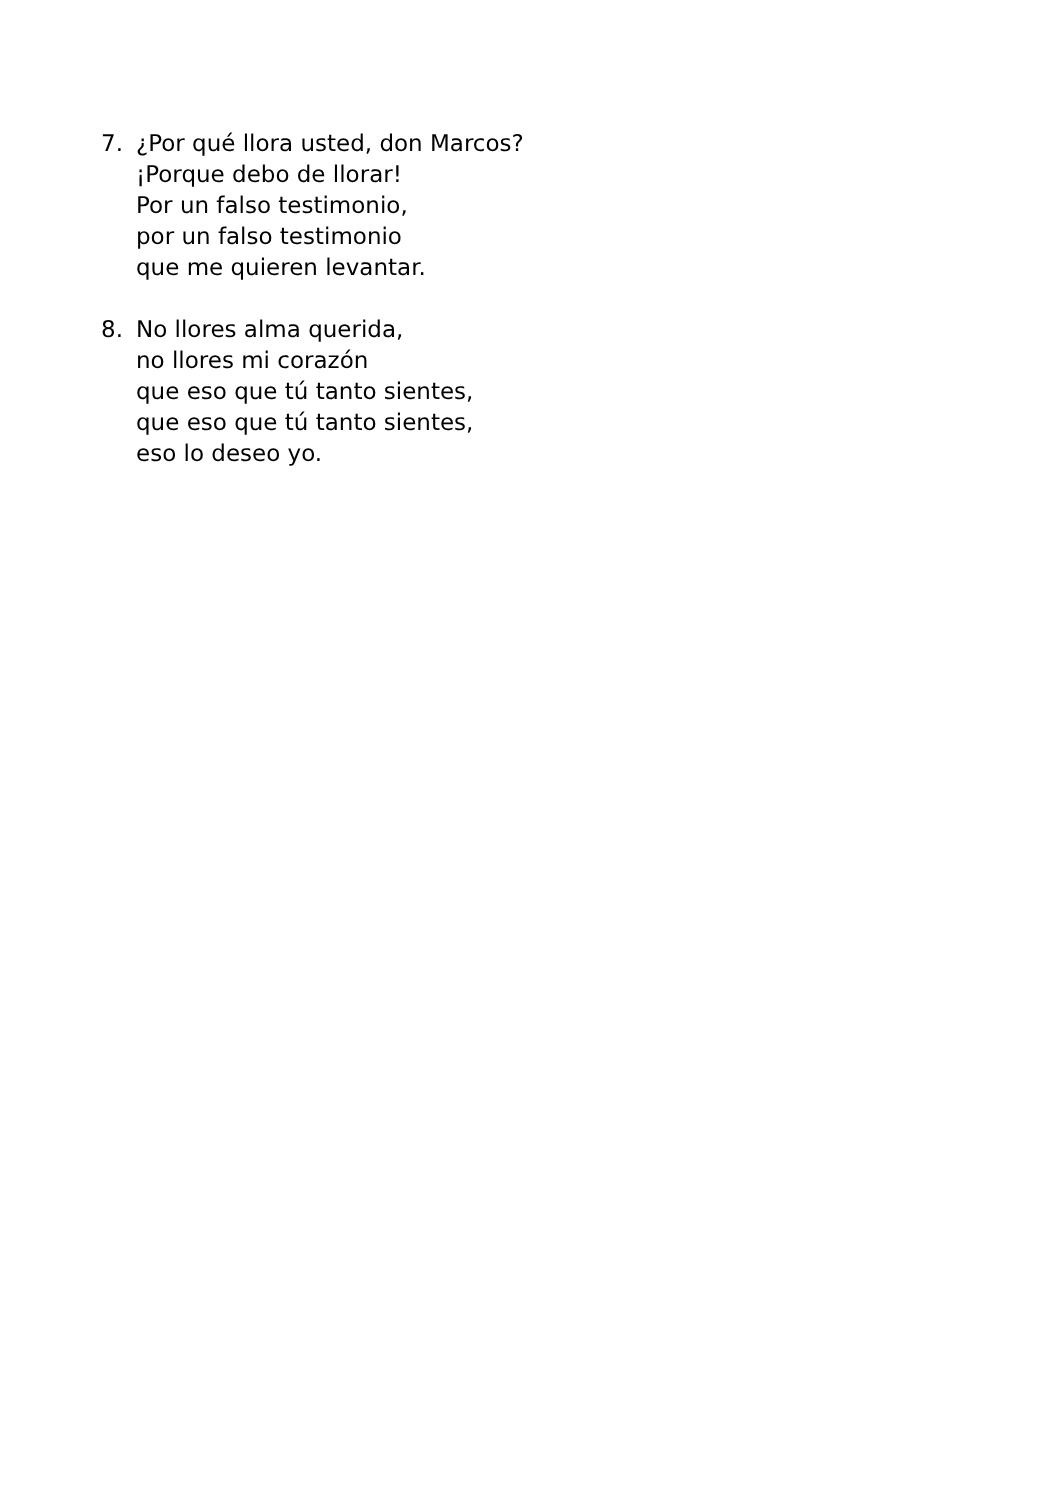7. ¿Por qué llora usted, don Marcos?
¡Porque debo de llorar!
Por un falso testimonio,
por un falso testimonio
que me quieren levantar.
8. No llores alma querida,
no llores mi corazón
que eso que tú tanto sientes,
que eso que tú tanto sientes,
eso lo deseo yo.